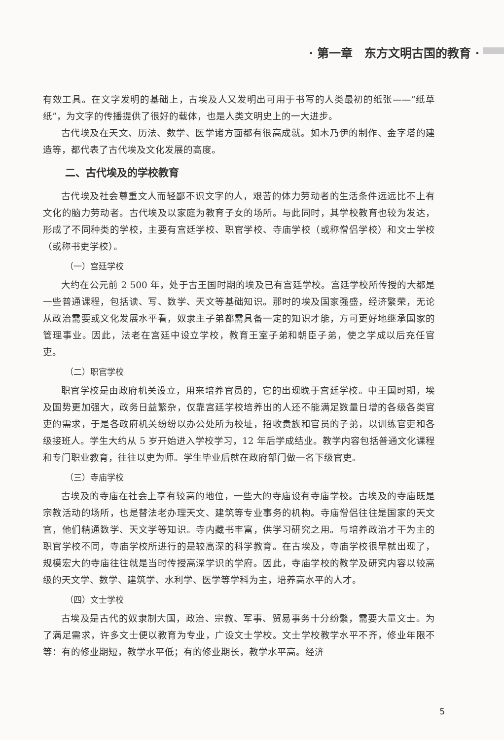· 第一章　东方文明古国的教育 ·
有效工具。在文字发明的基础上，古埃及人又发明出可用于书写的人类最初的纸张——“纸草纸”，为文字的传播提供了很好的载体，也是人类文明史上的一大进步。
古代埃及在天文、历法、数学、医学诸方面都有很高成就。如木乃伊的制作、金字塔的建造等，都代表了古代埃及文化发展的高度。
二、古代埃及的学校教育
古代埃及社会尊重文人而轻鄙不识文字的人，艰苦的体力劳动者的生活条件远远比不上有文化的脑力劳动者。古代埃及以家庭为教育子女的场所。与此同时，其学校教育也较为发达，形成了不同种类的学校，主要有宫廷学校、职官学校、寺庙学校（或称僧侣学校）和文士学校（或称书吏学校）。
（一）宫廷学校
大约在公元前 2 500 年，处于古王国时期的埃及已有宫廷学校。宫廷学校所传授的大都是一些普通课程，包括读、写、数学、天文等基础知识。那时的埃及国家强盛，经济繁荣，无论从政治需要或文化发展水平看，奴隶主子弟都需具备一定的知识才能，方可更好地继承国家的管理事业。因此，法老在宫廷中设立学校，教育王室子弟和朝臣子弟，使之学成以后充任官吏。
（二）职官学校
职官学校是由政府机关设立，用来培养官员的，它的出现晚于宫廷学校。中王国时期，埃及国势更加强大，政务日益繁杂，仅靠宫廷学校培养出的人还不能满足数量日增的各级各类官吏的需求，于是各政府机关纷纷以办公处所为校址，招收贵族和官员的子弟，以训练官吏和各级接班人。学生大约从 5 岁开始进入学校学习，12 年后学成结业。教学内容包括普通文化课程和专门职业教育，往往以吏为师。学生毕业后就在政府部门做一名下级官吏。
（三）寺庙学校
古埃及的寺庙在社会上享有较高的地位，一些大的寺庙设有寺庙学校。古埃及的寺庙既是宗教活动的场所，也是替法老办理天文、建筑等专业事务的机构。寺庙僧侣往往是国家的天文官，他们精通数学、天文学等知识。寺内藏书丰富，供学习研究之用。与培养政治才干为主的职官学校不同，寺庙学校所进行的是较高深的科学教育。在古埃及，寺庙学校很早就出现了，规模宏大的寺庙往往就是当时传授高深学识的学府。因此，寺庙学校的教学及研究内容以较高级的天文学、数学、建筑学、水利学、医学等学科为主，培养高水平的人才。
（四）文士学校
古埃及是古代的奴隶制大国，政治、宗教、军事、贸易事务十分纷繁，需要大量文士。为了满足需求，许多文士便以教育为专业，广设文士学校。文士学校教学水平不齐，修业年限不等：有的修业期短，教学水平低；有的修业期长，教学水平高。经济
5